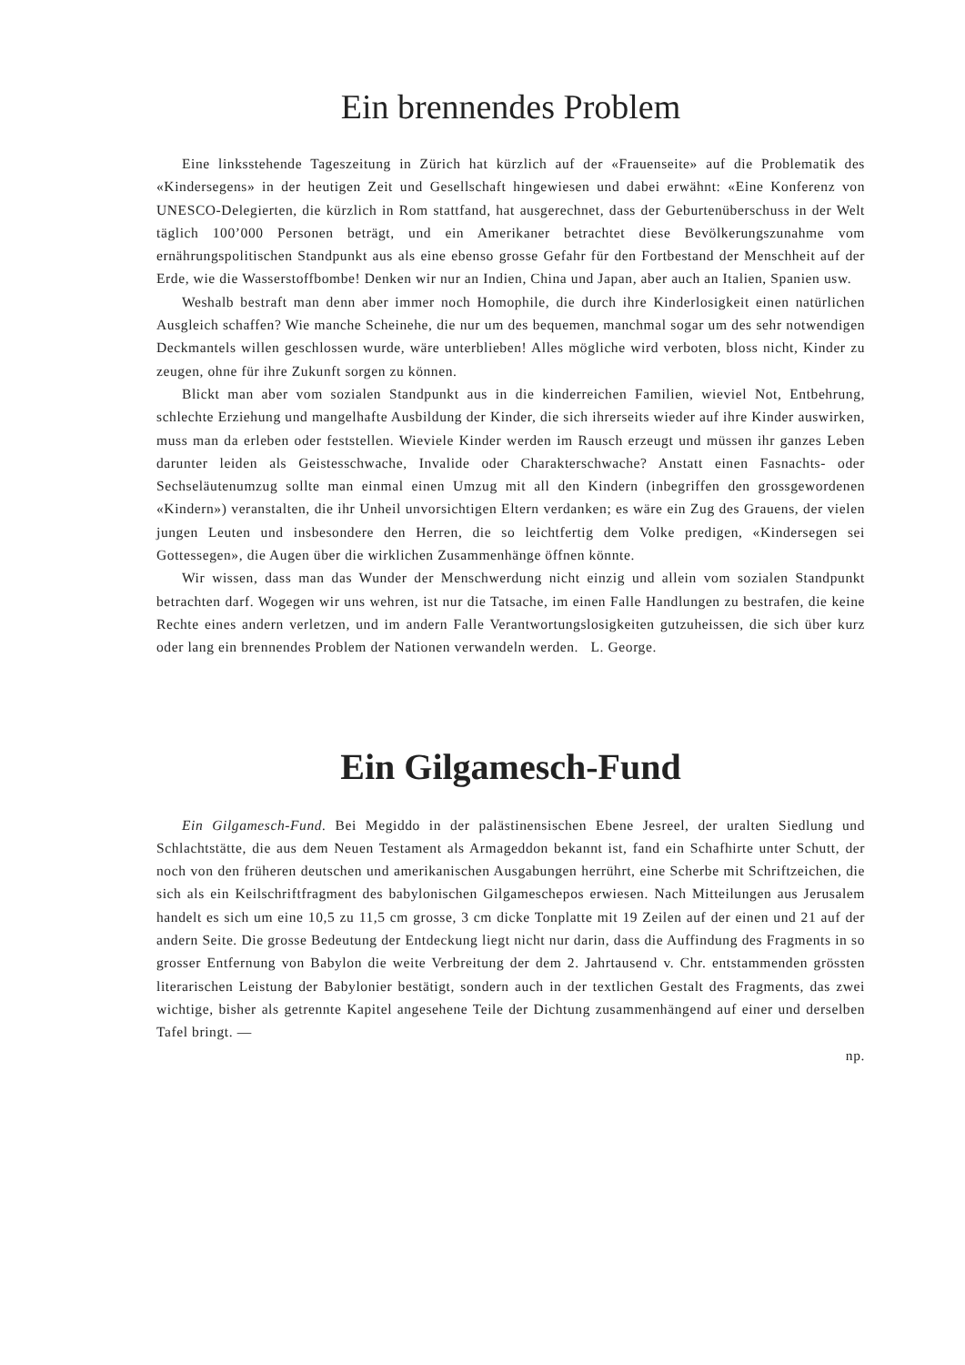Ein brennendes Problem
Eine linksstehende Tageszeitung in Zürich hat kürzlich auf der «Frauenseite» auf die Problematik des «Kindersegens» in der heutigen Zeit und Gesellschaft hingewiesen und dabei erwähnt: «Eine Konferenz von UNESCO-Delegierten, die kürzlich in Rom stattfand, hat ausgerechnet, dass der Geburtenüberschuss in der Welt täglich 100’000 Personen beträgt, und ein Amerikaner betrachtet diese Bevölkerungszunahme vom ernährungspolitischen Standpunkt aus als eine ebenso grosse Gefahr für den Fortbestand der Menschheit auf der Erde, wie die Wasserstoffbombe! Denken wir nur an Indien, China und Japan, aber auch an Italien, Spanien usw.
Weshalb bestraft man denn aber immer noch Homophile, die durch ihre Kinderlosigkeit einen natürlichen Ausgleich schaffen? Wie manche Scheinehe, die nur um des bequemen, manchmal sogar um des sehr notwendigen Deckmantels willen geschlossen wurde, wäre unterblieben! Alles mögliche wird verboten, bloss nicht, Kinder zu zeugen, ohne für ihre Zukunft sorgen zu können.
Blickt man aber vom sozialen Standpunkt aus in die kinderreichen Familien, wieviel Not, Entbehrung, schlechte Erziehung und mangelhafte Ausbildung der Kinder, die sich ihrerseits wieder auf ihre Kinder auswirken, muss man da erleben oder feststellen. Wieviele Kinder werden im Rausch erzeugt und müssen ihr ganzes Leben darunter leiden als Geistesschwache, Invalide oder Charakterschwache? Anstatt einen Fasnachts- oder Sechseläutenumzug sollte man einmal einen Umzug mit all den Kindern (inbegriffen den grossgewordenen «Kindern») veranstalten, die ihr Unheil unvorsichtigen Eltern verdanken; es wäre ein Zug des Grauens, der vielen jungen Leuten und insbesondere den Herren, die so leichtfertig dem Volke predigen, «Kindersegen sei Gottessegen», die Augen über die wirklichen Zusammenhänge öffnen könnte.
Wir wissen, dass man das Wunder der Menschwerdung nicht einzig und allein vom sozialen Standpunkt betrachten darf. Wogegen wir uns wehren, ist nur die Tatsache, im einen Falle Handlungen zu bestrafen, die keine Rechte eines andern verletzen, und im andern Falle Verantwortungslosigkeiten gutzuheissen, die sich über kurz oder lang ein brennendes Problem der Nationen verwandeln werden. L. George.
Ein Gilgamesch-Fund
Ein Gilgamesch-Fund. Bei Megiddo in der palästinensischen Ebene Jesreel, der uralten Siedlung und Schlachtstätte, die aus dem Neuen Testament als Armageddon bekannt ist, fand ein Schafhirte unter Schutt, der noch von den früheren deutschen und amerikanischen Ausgabungen herrührt, eine Scherbe mit Schriftzeichen, die sich als ein Keilschriftfragment des babylonischen Gilgameschepos erwiesen. Nach Mitteilungen aus Jerusalem handelt es sich um eine 10,5 zu 11,5 cm grosse, 3 cm dicke Tonplatte mit 19 Zeilen auf der einen und 21 auf der andern Seite. Die grosse Bedeutung der Entdeckung liegt nicht nur darin, dass die Auffindung des Fragments in so grosser Entfernung von Babylon die weite Verbreitung der dem 2. Jahrtausend v. Chr. entstammenden grössten literarischen Leistung der Babylonier bestätigt, sondern auch in der textlichen Gestalt des Fragments, das zwei wichtige, bisher als getrennte Kapitel angesehene Teile der Dichtung zusammenhängend auf einer und derselben Tafel bringt. —
np.